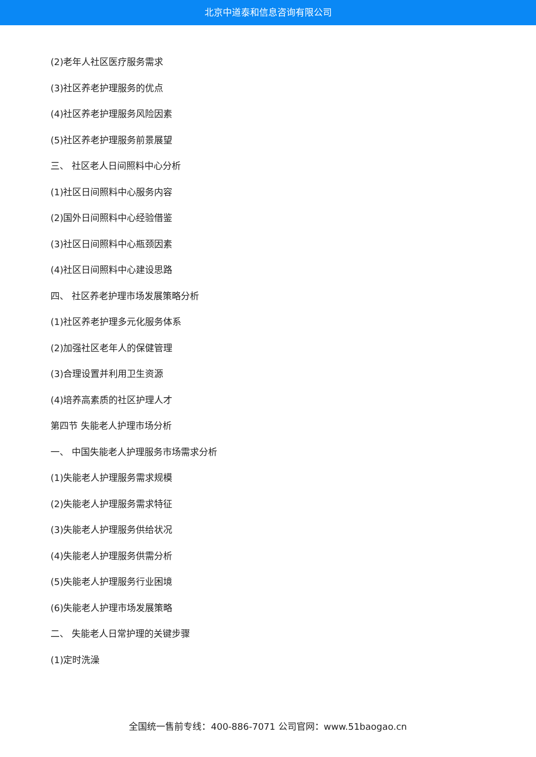北京中道泰和信息咨询有限公司
(2)老年人社区医疗服务需求
(3)社区养老护理服务的优点
(4)社区养老护理服务风险因素
(5)社区养老护理服务前景展望
三、 社区老人日间照料中心分析
(1)社区日间照料中心服务内容
(2)国外日间照料中心经验借鉴
(3)社区日间照料中心瓶颈因素
(4)社区日间照料中心建设思路
四、 社区养老护理市场发展策略分析
(1)社区养老护理多元化服务体系
(2)加强社区老年人的保健管理
(3)合理设置并利用卫生资源
(4)培养高素质的社区护理人才
第四节 失能老人护理市场分析
一、 中国失能老人护理服务市场需求分析
(1)失能老人护理服务需求规模
(2)失能老人护理服务需求特征
(3)失能老人护理服务供给状况
(4)失能老人护理服务供需分析
(5)失能老人护理服务行业困境
(6)失能老人护理市场发展策略
二、 失能老人日常护理的关键步骤
(1)定时洗澡
全国统一售前专线：400-886-7071 公司官网：www.51baogao.cn